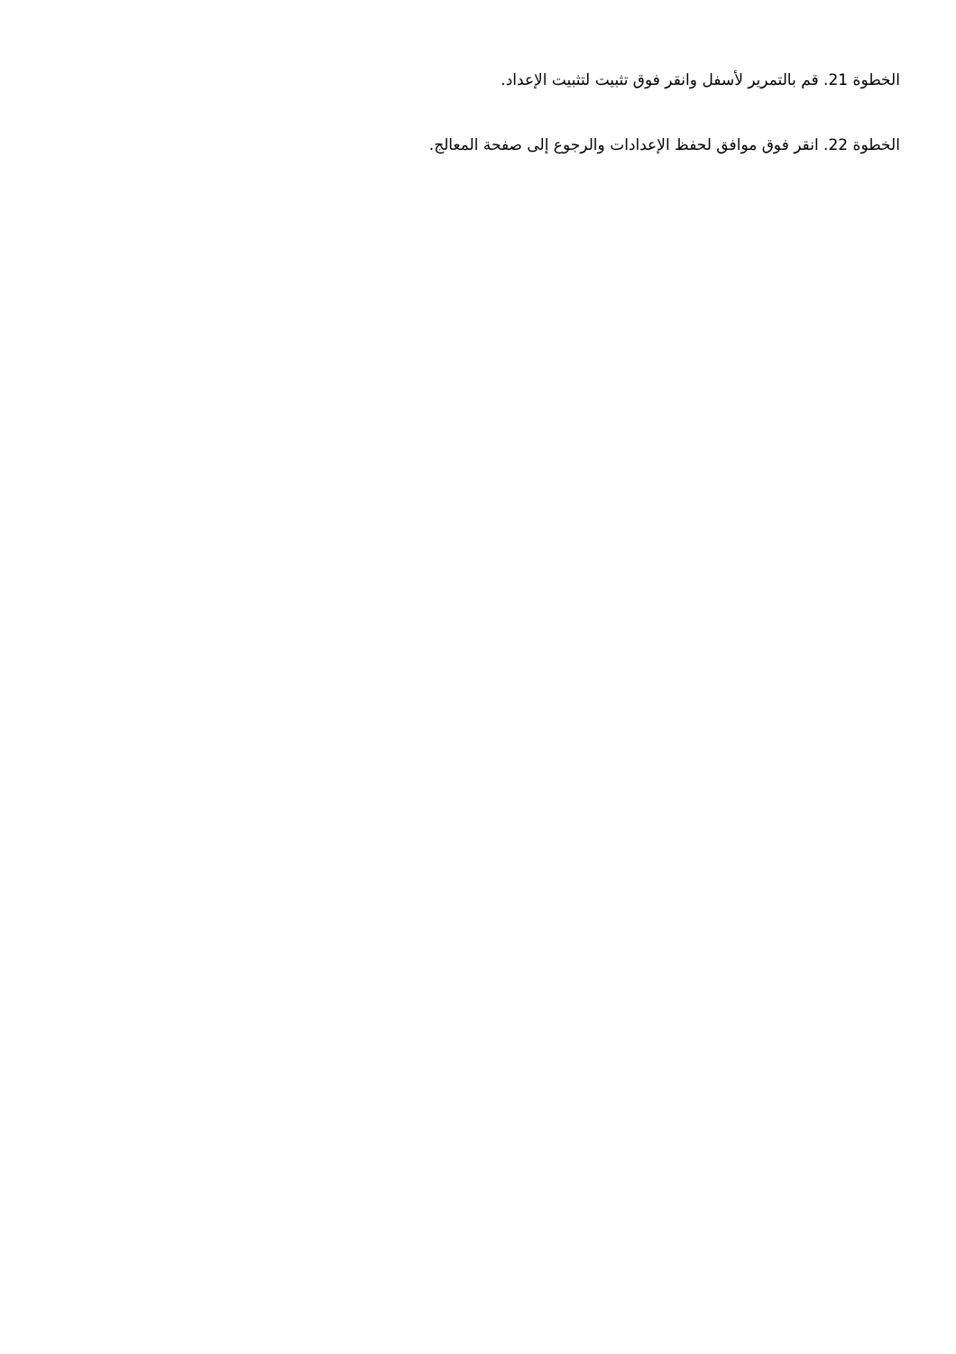الخطوة 21. قم بالتمرير لأسفل وانقر فوق تثبيت لتثبيت الإعداد.
الخطوة 22. انقر فوق موافق لحفظ الإعدادات والرجوع إلى صفحة المعالج.